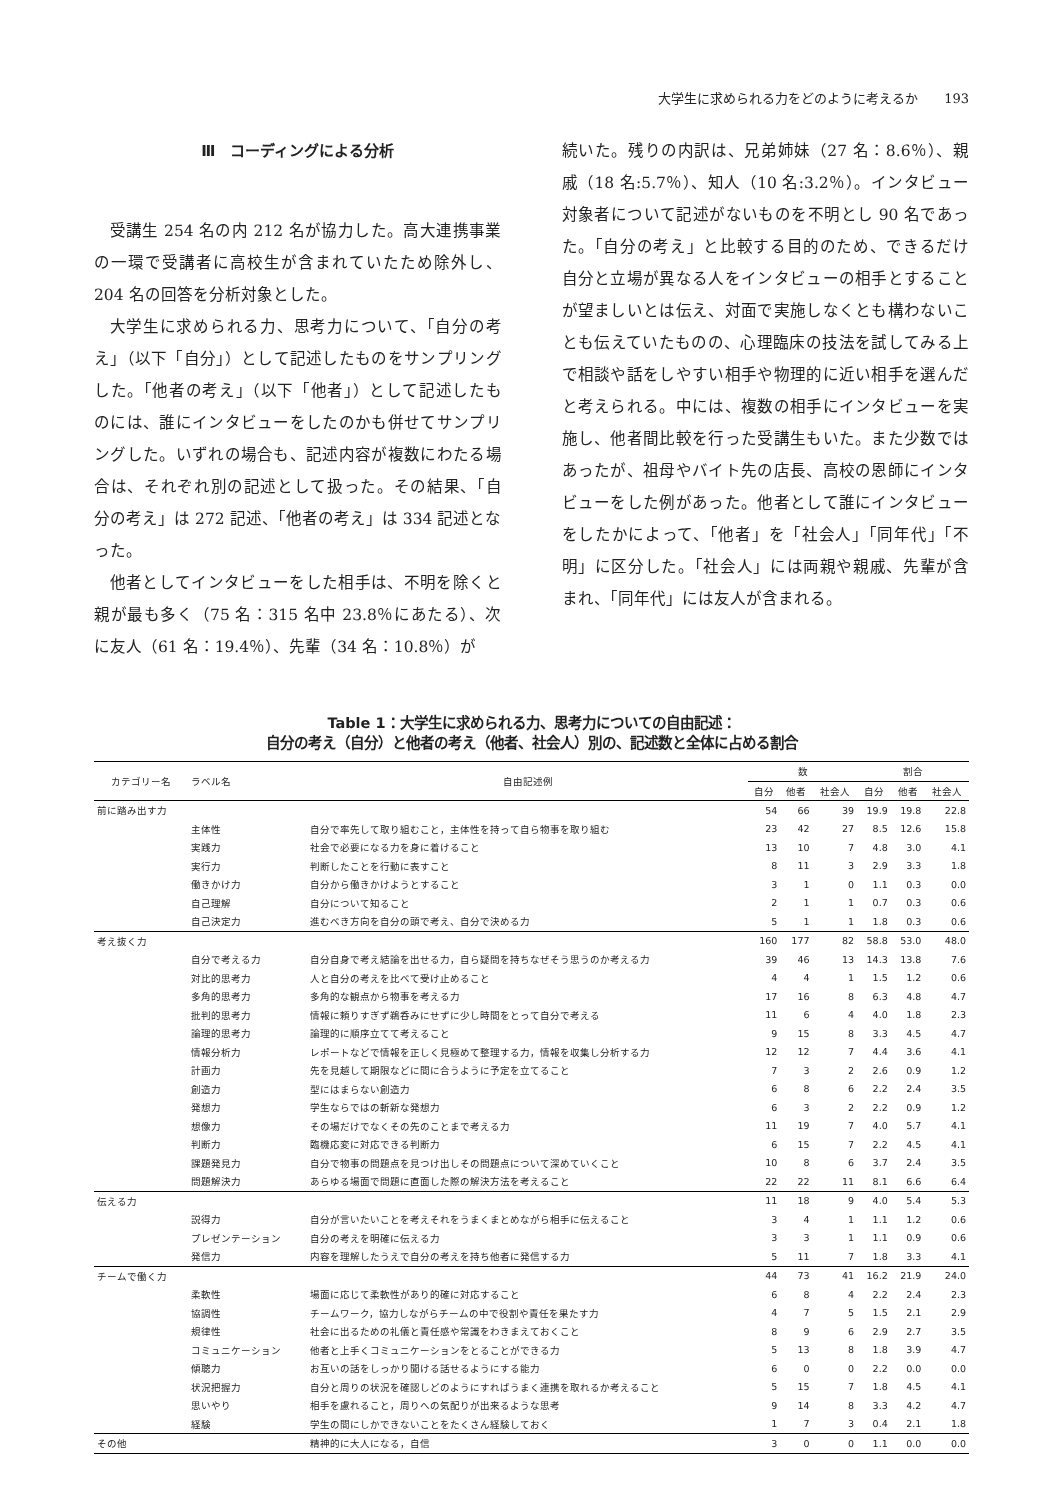大学生に求められる力をどのように考えるか　　193
Ⅲ　コーディングによる分析
受講生 254 名の内 212 名が協力した。高大連携事業の一環で受講者に高校生が含まれていたため除外し、204 名の回答を分析対象とした。
大学生に求められる力、思考力について、「自分の考え」（以下「自分」）として記述したものをサンプリングした。「他者の考え」（以下「他者」）として記述したものには、誰にインタビューをしたのかも併せてサンプリングした。いずれの場合も、記述内容が複数にわたる場合は、それぞれ別の記述として扱った。その結果、「自分の考え」は 272 記述、「他者の考え」は 334 記述となった。
他者としてインタビューをした相手は、不明を除くと親が最も多く（75 名：315 名中 23.8％にあたる）、次に友人（61 名：19.4％）、先輩（34 名：10.8％）が
続いた。残りの内訳は、兄弟姉妹（27 名：8.6％）、親戚（18 名:5.7％）、知人（10 名:3.2％）。インタビュー対象者について記述がないものを不明とし 90 名であった。「自分の考え」と比較する目的のため、できるだけ自分と立場が異なる人をインタビューの相手とすることが望ましいとは伝え、対面で実施しなくとも構わないことも伝えていたものの、心理臨床の技法を試してみる上で相談や話をしやすい相手や物理的に近い相手を選んだと考えられる。中には、複数の相手にインタビューを実施し、他者間比較を行った受講生もいた。また少数ではあったが、祖母やバイト先の店長、高校の恩師にインタビューをした例があった。他者として誰にインタビューをしたかによって、「他者」を「社会人」「同年代」「不明」に区分した。「社会人」には両親や親戚、先輩が含まれ、「同年代」には友人が含まれる。
Table 1：大学生に求められる力、思考力についての自由記述：
自分の考え（自分）と他者の考え（他者、社会人）別の、記述数と全体に占める割合
| カテゴリー名 | ラベル名 | 自由記述例 | 数 | | | 割合 | | |
| --- | --- | --- | --- | --- | --- | --- | --- | --- |
| | | | 自分 | 他者 | 社会人 | 自分 | 他者 | 社会人 |
| 前に踏み出す力 | | | 54 | 66 | 39 | 19.9 | 19.8 | 22.8 |
| | 主体性 | 自分で率先して取り組むこと，主体性を持って自ら物事を取り組む | 23 | 42 | 27 | 8.5 | 12.6 | 15.8 |
| | 実践力 | 社会で必要になる力を身に着けること | 13 | 10 | 7 | 4.8 | 3.0 | 4.1 |
| | 実行力 | 判断したことを行動に表すこと | 8 | 11 | 3 | 2.9 | 3.3 | 1.8 |
| | 働きかけ力 | 自分から働きかけようとすること | 3 | 1 | 0 | 1.1 | 0.3 | 0.0 |
| | 自己理解 | 自分について知ること | 2 | 1 | 1 | 0.7 | 0.3 | 0.6 |
| | 自己決定力 | 進むべき方向を自分の頭で考え、自分で決める力 | 5 | 1 | 1 | 1.8 | 0.3 | 0.6 |
| 考え抜く力 | | | 160 | 177 | 82 | 58.8 | 53.0 | 48.0 |
| | 自分で考える力 | 自分自身で考え結論を出せる力，自ら疑問を持ちなぜそう思うのか考える力 | 39 | 46 | 13 | 14.3 | 13.8 | 7.6 |
| | 対比的思考力 | 人と自分の考えを比べて受け止めること | 4 | 4 | 1 | 1.5 | 1.2 | 0.6 |
| | 多角的思考力 | 多角的な観点から物事を考える力 | 17 | 16 | 8 | 6.3 | 4.8 | 4.7 |
| | 批判的思考力 | 情報に頼りすぎず鵜呑みにせずに少し時間をとって自分で考える | 11 | 6 | 4 | 4.0 | 1.8 | 2.3 |
| | 論理的思考力 | 論理的に順序立てて考えること | 9 | 15 | 8 | 3.3 | 4.5 | 4.7 |
| | 情報分析力 | レポートなどで情報を正しく見極めて整理する力，情報を収集し分析する力 | 12 | 12 | 7 | 4.4 | 3.6 | 4.1 |
| | 計画力 | 先を見越して期限などに間に合うように予定を立てること | 7 | 3 | 2 | 2.6 | 0.9 | 1.2 |
| | 創造力 | 型にはまらない創造力 | 6 | 8 | 6 | 2.2 | 2.4 | 3.5 |
| | 発想力 | 学生ならではの斬新な発想力 | 6 | 3 | 2 | 2.2 | 0.9 | 1.2 |
| | 想像力 | その場だけでなくその先のことまで考える力 | 11 | 19 | 7 | 4.0 | 5.7 | 4.1 |
| | 判断力 | 臨機応変に対応できる判断力 | 6 | 15 | 7 | 2.2 | 4.5 | 4.1 |
| | 課題発見力 | 自分で物事の問題点を見つけ出しその問題点について深めていくこと | 10 | 8 | 6 | 3.7 | 2.4 | 3.5 |
| | 問題解決力 | あらゆる場面で問題に直面した際の解決方法を考えること | 22 | 22 | 11 | 8.1 | 6.6 | 6.4 |
| 伝える力 | | | 11 | 18 | 9 | 4.0 | 5.4 | 5.3 |
| | 説得力 | 自分が言いたいことを考えそれをうまくまとめながら相手に伝えること | 3 | 4 | 1 | 1.1 | 1.2 | 0.6 |
| | プレゼンテーション | 自分の考えを明確に伝える力 | 3 | 3 | 1 | 1.1 | 0.9 | 0.6 |
| | 発信力 | 内容を理解したうえで自分の考えを持ち他者に発信する力 | 5 | 11 | 7 | 1.8 | 3.3 | 4.1 |
| チームで働く力 | | | 44 | 73 | 41 | 16.2 | 21.9 | 24.0 |
| | 柔軟性 | 場面に応じて柔軟性があり的確に対応すること | 6 | 8 | 4 | 2.2 | 2.4 | 2.3 |
| | 協調性 | チームワーク，協力しながらチームの中で役割や責任を果たす力 | 4 | 7 | 5 | 1.5 | 2.1 | 2.9 |
| | 規律性 | 社会に出るための礼儀と責任感や常識をわきまえておくこと | 8 | 9 | 6 | 2.9 | 2.7 | 3.5 |
| | コミュニケーション | 他者と上手くコミュニケーションをとることができる力 | 5 | 13 | 8 | 1.8 | 3.9 | 4.7 |
| | 傾聴力 | お互いの話をしっかり聞ける話せるようにする能力 | 6 | 0 | 0 | 2.2 | 0.0 | 0.0 |
| | 状況把握力 | 自分と周りの状況を確認しどのようにすればうまく連携を取れるか考えること | 5 | 15 | 7 | 1.8 | 4.5 | 4.1 |
| | 思いやり | 相手を慮れること，周りへの気配りが出来るような思考 | 9 | 14 | 8 | 3.3 | 4.2 | 4.7 |
| | 経験 | 学生の間にしかできないことをたくさん経験しておく | 1 | 7 | 3 | 0.4 | 2.1 | 1.8 |
| その他 | | 精神的に大人になる，自信 | 3 | 0 | 0 | 1.1 | 0.0 | 0.0 |